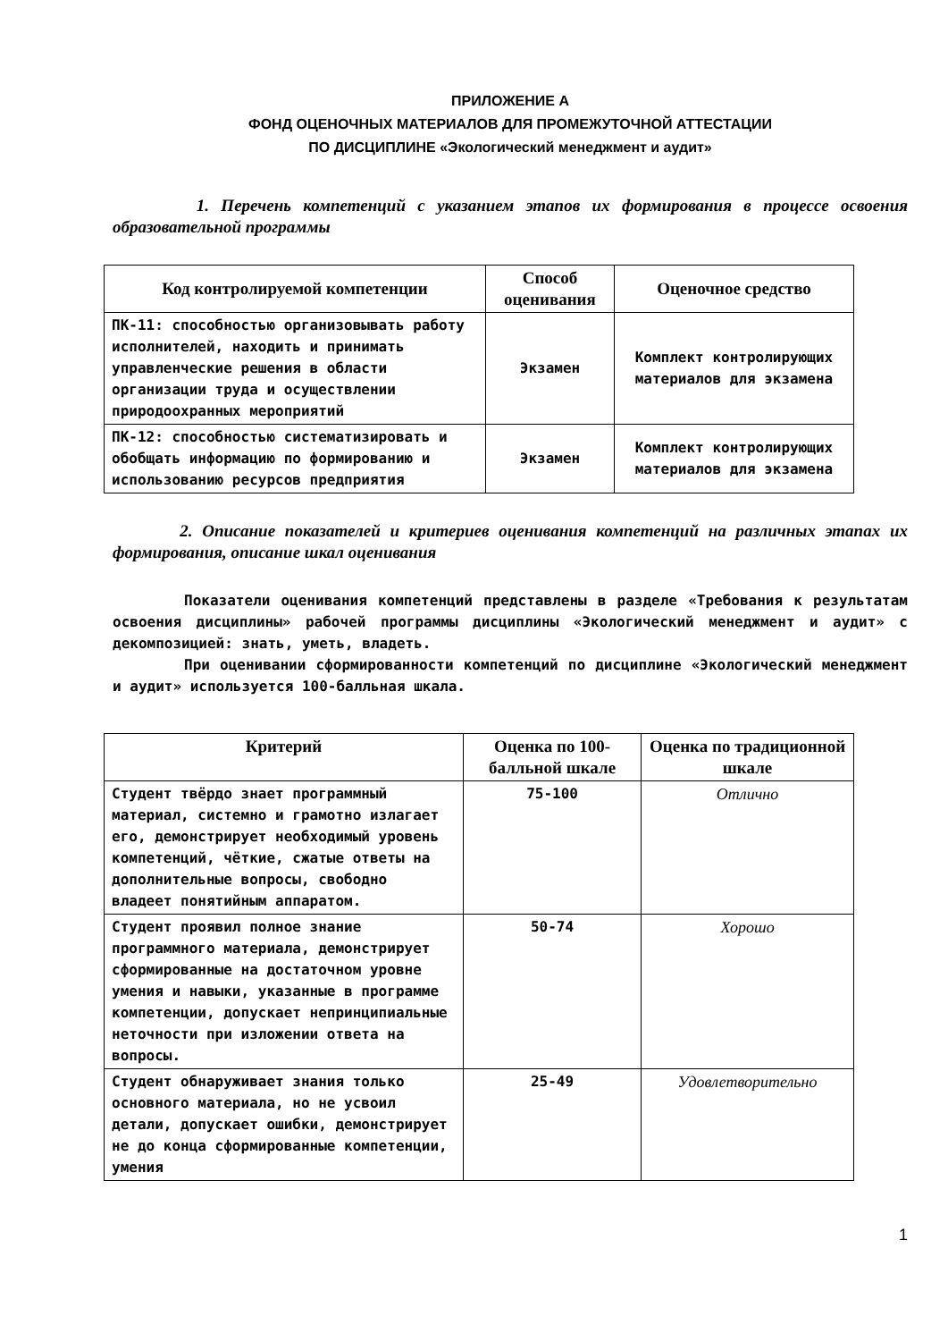ПРИЛОЖЕНИЕ А
ФОНД ОЦЕНОЧНЫХ МАТЕРИАЛОВ ДЛЯ ПРОМЕЖУТОЧНОЙ АТТЕСТАЦИИ
ПО ДИСЦИПЛИНЕ «Экологический менеджмент и аудит»
1. Перечень компетенций с указанием этапов их формирования в процессе освоения образовательной программы
| Код контролируемой компетенции | Способ оценивания | Оценочное средство |
| --- | --- | --- |
| ПК-11: способностью организовывать работу исполнителей, находить и принимать управленческие решения в области организации труда и осуществлении природоохранных мероприятий | Экзамен | Комплект контролирующих материалов для экзамена |
| ПК-12: способностью систематизировать и обобщать информацию по формированию и использованию ресурсов предприятия | Экзамен | Комплект контролирующих материалов для экзамена |
2. Описание показателей и критериев оценивания компетенций на различных этапах их формирования, описание шкал оценивания
Показатели оценивания компетенций представлены в разделе «Требования к результатам освоения дисциплины» рабочей программы дисциплины «Экологический менеджмент и аудит» с декомпозицией: знать, уметь, владеть.
При оценивании сформированности компетенций по дисциплине «Экологический менеджмент и аудит» используется 100-балльная шкала.
| Критерий | Оценка по 100-балльной шкале | Оценка по традиционной шкале |
| --- | --- | --- |
| Студент твёрдо знает программный материал, системно и грамотно излагает его, демонстрирует необходимый уровень компетенций, чёткие, сжатые ответы на дополнительные вопросы, свободно владеет понятийным аппаратом. | 75-100 | Отлично |
| Студент проявил полное знание программного материала, демонстрирует сформированные на достаточном уровне умения и навыки, указанные в программе компетенции, допускает непринципиальные неточности при изложении ответа на вопросы. | 50-74 | Хорошо |
| Студент обнаруживает знания только основного материала, но не усвоил детали, допускает ошибки, демонстрирует не до конца сформированные компетенции, умения | 25-49 | Удовлетворительно |
1